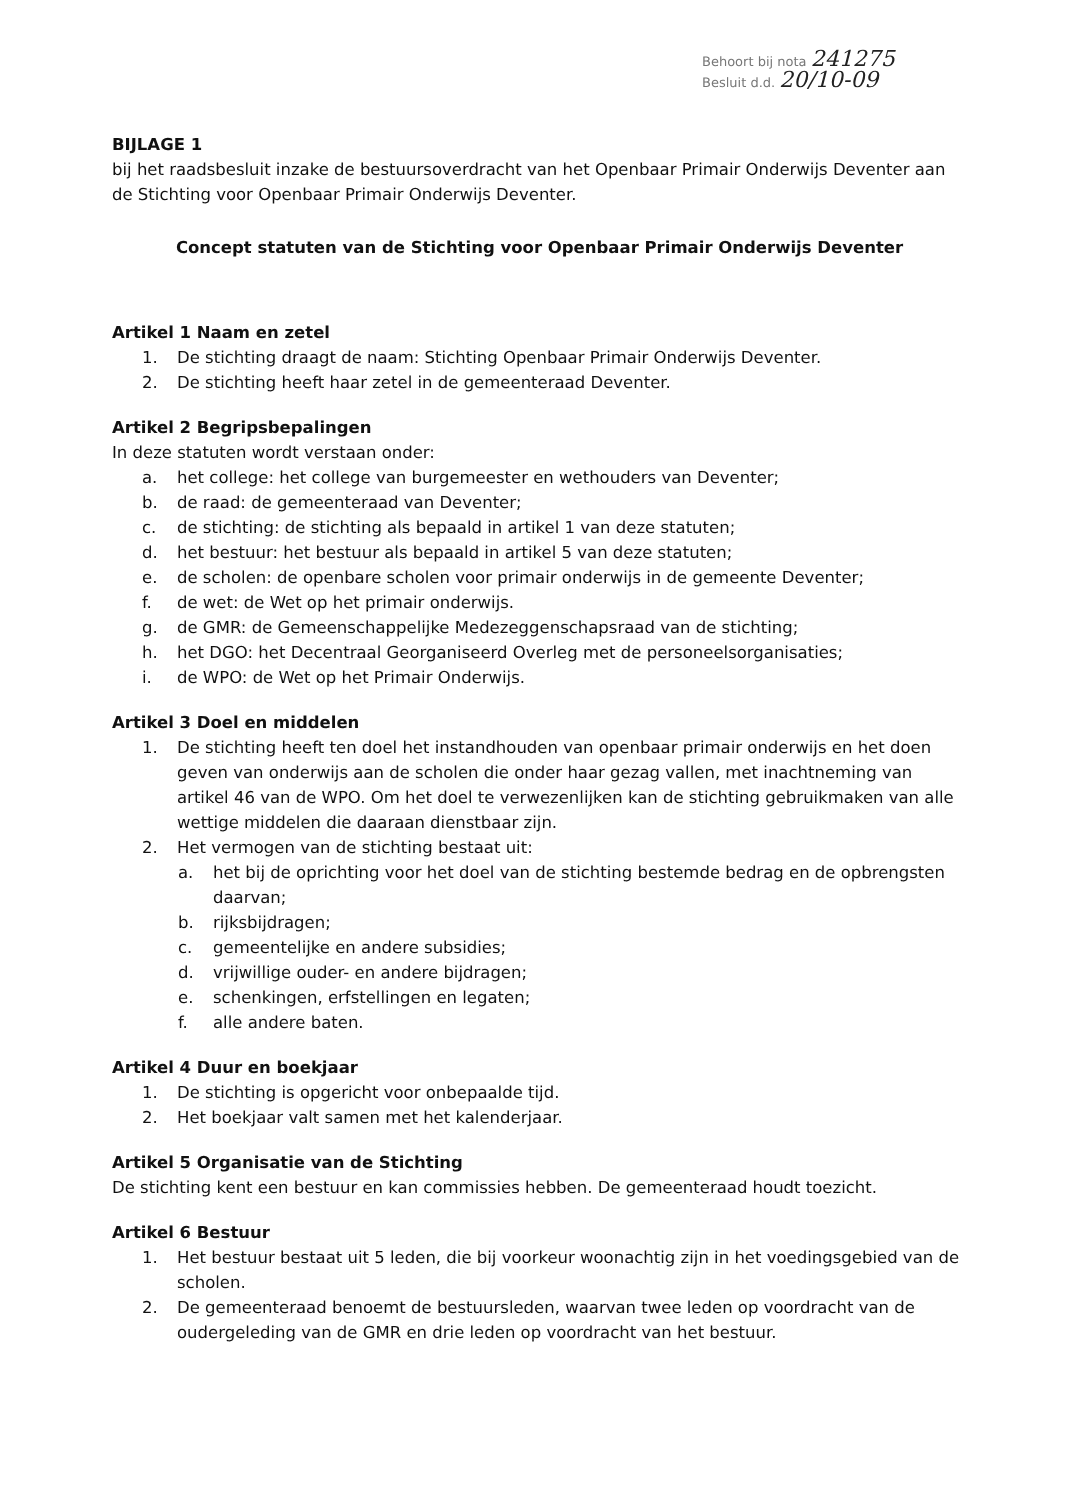Behoort bij nota 241275
Besluit d.d. 20/10-09
BIJLAGE 1
bij het raadsbesluit inzake de bestuursoverdracht van het Openbaar Primair Onderwijs Deventer aan de Stichting voor Openbaar Primair Onderwijs Deventer.
Concept statuten van de Stichting voor Openbaar Primair Onderwijs Deventer
Artikel 1 Naam en zetel
1. De stichting draagt de naam: Stichting Openbaar Primair Onderwijs Deventer.
2. De stichting heeft haar zetel in de gemeenteraad Deventer.
Artikel 2 Begripsbepalingen
In deze statuten wordt verstaan onder:
a. het college: het college van burgemeester en wethouders van Deventer;
b. de raad: de gemeenteraad van Deventer;
c. de stichting: de stichting als bepaald in artikel 1 van deze statuten;
d. het bestuur: het bestuur als bepaald in artikel 5 van deze statuten;
e. de scholen: de openbare scholen voor primair onderwijs in de gemeente Deventer;
f. de wet: de Wet op het primair onderwijs.
g. de GMR: de Gemeenschappelijke Medezeggenschapsraad van de stichting;
h. het DGO: het Decentraal Georganiseerd Overleg met de personeelsorganisaties;
i. de WPO: de Wet op het Primair Onderwijs.
Artikel 3 Doel en middelen
1. De stichting heeft ten doel het instandhouden van openbaar primair onderwijs en het doen geven van onderwijs aan de scholen die onder haar gezag vallen, met inachtneming van artikel 46 van de WPO. Om het doel te verwezenlijken kan de stichting gebruikmaken van alle wettige middelen die daaraan dienstbaar zijn.
2. Het vermogen van de stichting bestaat uit:
a. het bij de oprichting voor het doel van de stichting bestemde bedrag en de opbrengsten daarvan;
b. rijksbijdragen;
c. gemeentelijke en andere subsidies;
d. vrijwillige ouder- en andere bijdragen;
e. schenkingen, erfstellingen en legaten;
f. alle andere baten.
Artikel 4 Duur en boekjaar
1. De stichting is opgericht voor onbepaalde tijd.
2. Het boekjaar valt samen met het kalenderjaar.
Artikel 5 Organisatie van de Stichting
De stichting kent een bestuur en kan commissies hebben. De gemeenteraad houdt toezicht.
Artikel 6 Bestuur
1. Het bestuur bestaat uit 5 leden, die bij voorkeur woonachtig zijn in het voedingsgebied van de scholen.
2. De gemeenteraad benoemt de bestuursleden, waarvan twee leden op voordracht van de oudergeleding van de GMR en drie leden op voordracht van het bestuur.